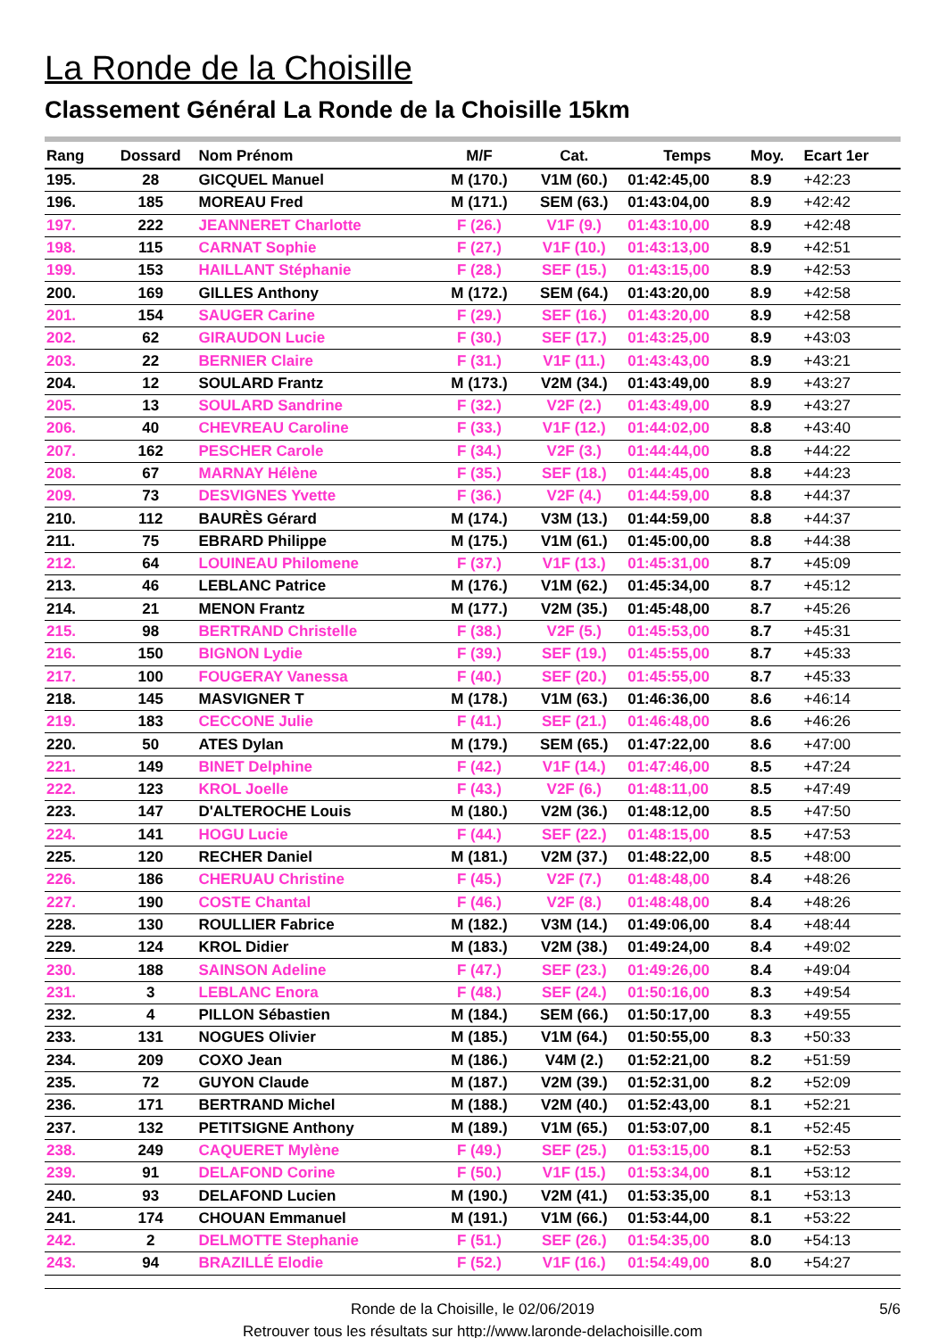La Ronde de la Choisille
Classement Général La Ronde de la Choisille 15km
| Rang | Dossard | Nom Prénom | M/F | Cat. | Temps | Moy. | Ecart 1er |
| --- | --- | --- | --- | --- | --- | --- | --- |
| 195. | 28 | GICQUEL Manuel | M (170.) | V1M (60.) | 01:42:45,00 | 8.9 | +42:23 |
| 196. | 185 | MOREAU Fred | M (171.) | SEM (63.) | 01:43:04,00 | 8.9 | +42:42 |
| 197. | 222 | JEANNERET Charlotte | F (26.) | V1F (9.) | 01:43:10,00 | 8.9 | +42:48 |
| 198. | 115 | CARNAT Sophie | F (27.) | V1F (10.) | 01:43:13,00 | 8.9 | +42:51 |
| 199. | 153 | HAILLANT Stéphanie | F (28.) | SEF (15.) | 01:43:15,00 | 8.9 | +42:53 |
| 200. | 169 | GILLES Anthony | M (172.) | SEM (64.) | 01:43:20,00 | 8.9 | +42:58 |
| 201. | 154 | SAUGER Carine | F (29.) | SEF (16.) | 01:43:20,00 | 8.9 | +42:58 |
| 202. | 62 | GIRAUDON Lucie | F (30.) | SEF (17.) | 01:43:25,00 | 8.9 | +43:03 |
| 203. | 22 | BERNIER Claire | F (31.) | V1F (11.) | 01:43:43,00 | 8.9 | +43:21 |
| 204. | 12 | SOULARD Frantz | M (173.) | V2M (34.) | 01:43:49,00 | 8.9 | +43:27 |
| 205. | 13 | SOULARD Sandrine | F (32.) | V2F (2.) | 01:43:49,00 | 8.9 | +43:27 |
| 206. | 40 | CHEVREAU Caroline | F (33.) | V1F (12.) | 01:44:02,00 | 8.8 | +43:40 |
| 207. | 162 | PESCHER Carole | F (34.) | V2F (3.) | 01:44:44,00 | 8.8 | +44:22 |
| 208. | 67 | MARNAY Hélène | F (35.) | SEF (18.) | 01:44:45,00 | 8.8 | +44:23 |
| 209. | 73 | DESVIGNES Yvette | F (36.) | V2F (4.) | 01:44:59,00 | 8.8 | +44:37 |
| 210. | 112 | BAURÈS Gérard | M (174.) | V3M (13.) | 01:44:59,00 | 8.8 | +44:37 |
| 211. | 75 | EBRARD Philippe | M (175.) | V1M (61.) | 01:45:00,00 | 8.8 | +44:38 |
| 212. | 64 | LOUINEAU Philomene | F (37.) | V1F (13.) | 01:45:31,00 | 8.7 | +45:09 |
| 213. | 46 | LEBLANC Patrice | M (176.) | V1M (62.) | 01:45:34,00 | 8.7 | +45:12 |
| 214. | 21 | MENON Frantz | M (177.) | V2M (35.) | 01:45:48,00 | 8.7 | +45:26 |
| 215. | 98 | BERTRAND Christelle | F (38.) | V2F (5.) | 01:45:53,00 | 8.7 | +45:31 |
| 216. | 150 | BIGNON Lydie | F (39.) | SEF (19.) | 01:45:55,00 | 8.7 | +45:33 |
| 217. | 100 | FOUGERAY Vanessa | F (40.) | SEF (20.) | 01:45:55,00 | 8.7 | +45:33 |
| 218. | 145 | MASVIGNER T | M (178.) | V1M (63.) | 01:46:36,00 | 8.6 | +46:14 |
| 219. | 183 | CECCONE Julie | F (41.) | SEF (21.) | 01:46:48,00 | 8.6 | +46:26 |
| 220. | 50 | ATES Dylan | M (179.) | SEM (65.) | 01:47:22,00 | 8.6 | +47:00 |
| 221. | 149 | BINET Delphine | F (42.) | V1F (14.) | 01:47:46,00 | 8.5 | +47:24 |
| 222. | 123 | KROL Joelle | F (43.) | V2F (6.) | 01:48:11,00 | 8.5 | +47:49 |
| 223. | 147 | D'ALTEROCHE Louis | M (180.) | V2M (36.) | 01:48:12,00 | 8.5 | +47:50 |
| 224. | 141 | HOGU Lucie | F (44.) | SEF (22.) | 01:48:15,00 | 8.5 | +47:53 |
| 225. | 120 | RECHER Daniel | M (181.) | V2M (37.) | 01:48:22,00 | 8.5 | +48:00 |
| 226. | 186 | CHERUAU Christine | F (45.) | V2F (7.) | 01:48:48,00 | 8.4 | +48:26 |
| 227. | 190 | COSTE Chantal | F (46.) | V2F (8.) | 01:48:48,00 | 8.4 | +48:26 |
| 228. | 130 | ROULLIER Fabrice | M (182.) | V3M (14.) | 01:49:06,00 | 8.4 | +48:44 |
| 229. | 124 | KROL Didier | M (183.) | V2M (38.) | 01:49:24,00 | 8.4 | +49:02 |
| 230. | 188 | SAINSON Adeline | F (47.) | SEF (23.) | 01:49:26,00 | 8.4 | +49:04 |
| 231. | 3 | LEBLANC Enora | F (48.) | SEF (24.) | 01:50:16,00 | 8.3 | +49:54 |
| 232. | 4 | PILLON Sébastien | M (184.) | SEM (66.) | 01:50:17,00 | 8.3 | +49:55 |
| 233. | 131 | NOGUES Olivier | M (185.) | V1M (64.) | 01:50:55,00 | 8.3 | +50:33 |
| 234. | 209 | COXO Jean | M (186.) | V4M (2.) | 01:52:21,00 | 8.2 | +51:59 |
| 235. | 72 | GUYON Claude | M (187.) | V2M (39.) | 01:52:31,00 | 8.2 | +52:09 |
| 236. | 171 | BERTRAND Michel | M (188.) | V2M (40.) | 01:52:43,00 | 8.1 | +52:21 |
| 237. | 132 | PETITSIGNE Anthony | M (189.) | V1M (65.) | 01:53:07,00 | 8.1 | +52:45 |
| 238. | 249 | CAQUERET Mylène | F (49.) | SEF (25.) | 01:53:15,00 | 8.1 | +52:53 |
| 239. | 91 | DELAFOND Corine | F (50.) | V1F (15.) | 01:53:34,00 | 8.1 | +53:12 |
| 240. | 93 | DELAFOND Lucien | M (190.) | V2M (41.) | 01:53:35,00 | 8.1 | +53:13 |
| 241. | 174 | CHOUAN Emmanuel | M (191.) | V1M (66.) | 01:53:44,00 | 8.1 | +53:22 |
| 242. | 2 | DELMOTTE Stephanie | F (51.) | SEF (26.) | 01:54:35,00 | 8.0 | +54:13 |
| 243. | 94 | BRAZILLÉ Elodie | F (52.) | V1F (16.) | 01:54:49,00 | 8.0 | +54:27 |
Ronde de la Choisille, le 02/06/2019
5/6
Retrouver tous les résultats sur http://www.laronde-delachoisille.com